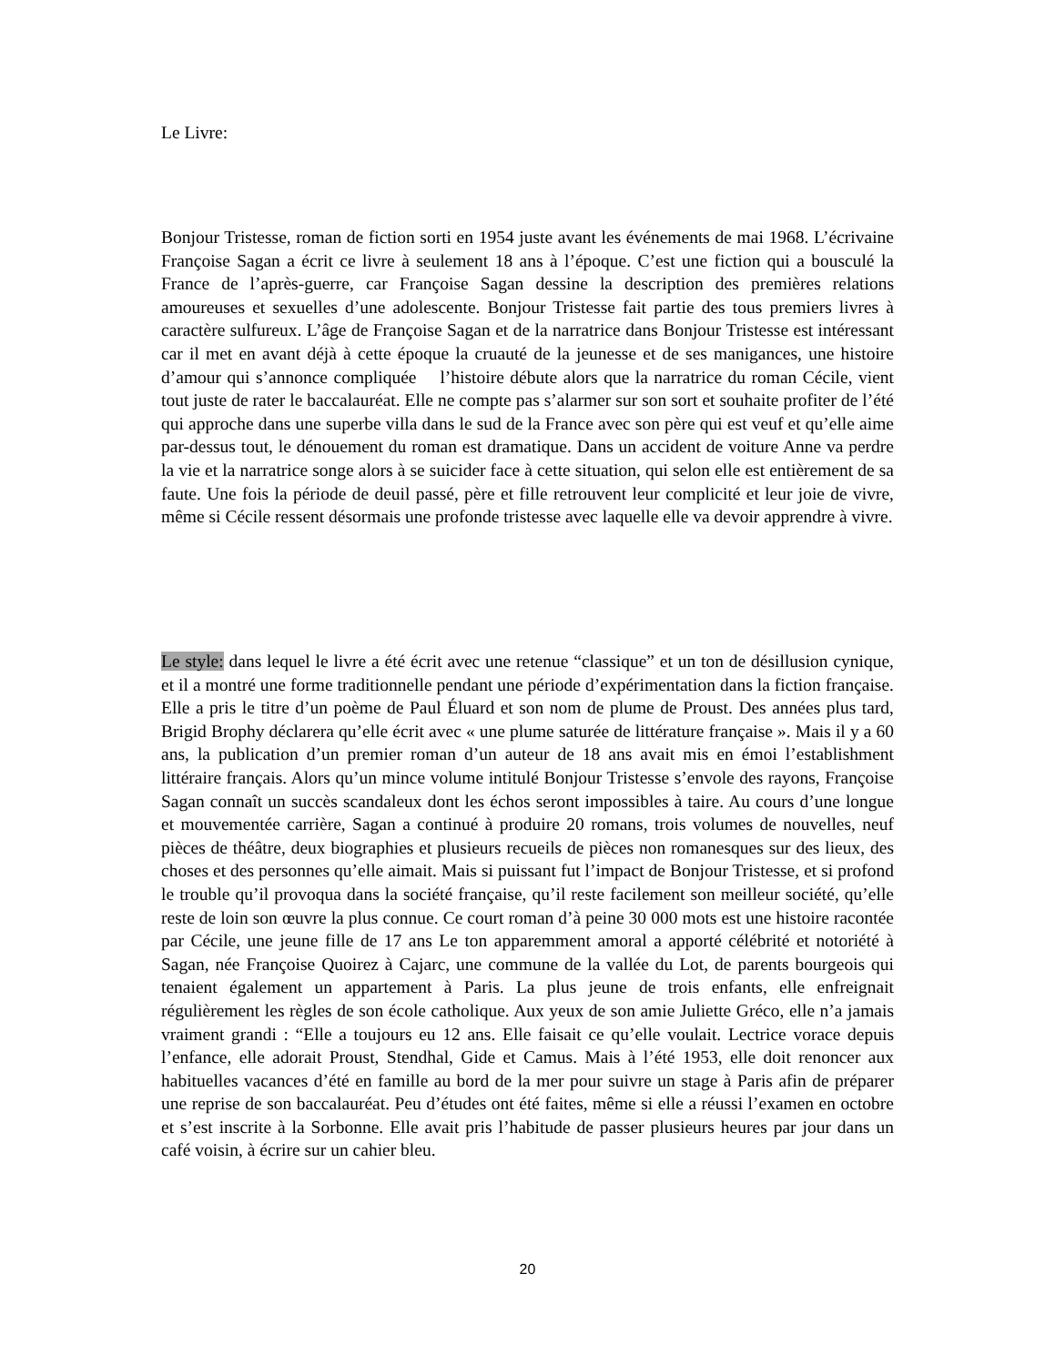Le Livre:
Bonjour Tristesse, roman de fiction sorti en 1954 juste avant les événements de mai 1968. L’écrivaine Françoise Sagan a écrit ce livre à seulement 18 ans à l’époque. C’est une fiction qui a bousculé la France de l’après-guerre, car Françoise Sagan dessine la description des premières relations amoureuses et sexuelles d’une adolescente. Bonjour Tristesse fait partie des tous premiers livres à caractère sulfureux. L’âge de Françoise Sagan et de la narratrice dans Bonjour Tristesse est intéressant car il met en avant déjà à cette époque la cruauté de la jeunesse et de ses manigances, une histoire d’amour qui s’annonce compliquée l’histoire débute alors que la narratrice du roman Cécile, vient tout juste de rater le baccalauréat. Elle ne compte pas s’alarmer sur son sort et souhaite profiter de l’été qui approche dans une superbe villa dans le sud de la France avec son père qui est veuf et qu’elle aime par-dessus tout, le dénouement du roman est dramatique. Dans un accident de voiture Anne va perdre la vie et la narratrice songe alors à se suicider face à cette situation, qui selon elle est entièrement de sa faute. Une fois la période de deuil passé, père et fille retrouvent leur complicité et leur joie de vivre, même si Cécile ressent désormais une profonde tristesse avec laquelle elle va devoir apprendre à vivre.
Le style: dans lequel le livre a été écrit avec une retenue “classique” et un ton de désillusion cynique, et il a montré une forme traditionnelle pendant une période d’expérimentation dans la fiction française. Elle a pris le titre d’un poème de Paul Éluard et son nom de plume de Proust. Des années plus tard, Brigid Brophy déclarera qu’elle écrit avec « une plume saturée de littérature française ». Mais il y a 60 ans, la publication d’un premier roman d’un auteur de 18 ans avait mis en émoi l’establishment littéraire français. Alors qu’un mince volume intitulé Bonjour Tristesse s’envole des rayons, Françoise Sagan connaît un succès scandaleux dont les échos seront impossibles à taire. Au cours d’une longue et mouvementée carrière, Sagan a continué à produire 20 romans, trois volumes de nouvelles, neuf pièces de théâtre, deux biographies et plusieurs recueils de pièces non romanesques sur des lieux, des choses et des personnes qu’elle aimait. Mais si puissant fut l’impact de Bonjour Tristesse, et si profond le trouble qu’il provoqua dans la société française, qu’il reste facilement son meilleur société, qu’elle reste de loin son œuvre la plus connue. Ce court roman d’à peine 30 000 mots est une histoire racontée par Cécile, une jeune fille de 17 ans Le ton apparemment amoral a apporté célébrité et notoriété à Sagan, née Françoise Quoirez à Cajarc, une commune de la vallée du Lot, de parents bourgeois qui tenaient également un appartement à Paris. La plus jeune de trois enfants, elle enfreignait régulièrement les règles de son école catholique. Aux yeux de son amie Juliette Gréco, elle n’a jamais vraiment grandi : “Elle a toujours eu 12 ans. Elle faisait ce qu’elle voulait. Lectrice vorace depuis l’enfance, elle adorait Proust, Stendhal, Gide et Camus. Mais à l’été 1953, elle doit renoncer aux habituelles vacances d’été en famille au bord de la mer pour suivre un stage à Paris afin de préparer une reprise de son baccalauréat. Peu d’études ont été faites, même si elle a réussi l’examen en octobre et s’est inscrite à la Sorbonne. Elle avait pris l’habitude de passer plusieurs heures par jour dans un café voisin, à écrire sur un cahier bleu.
20